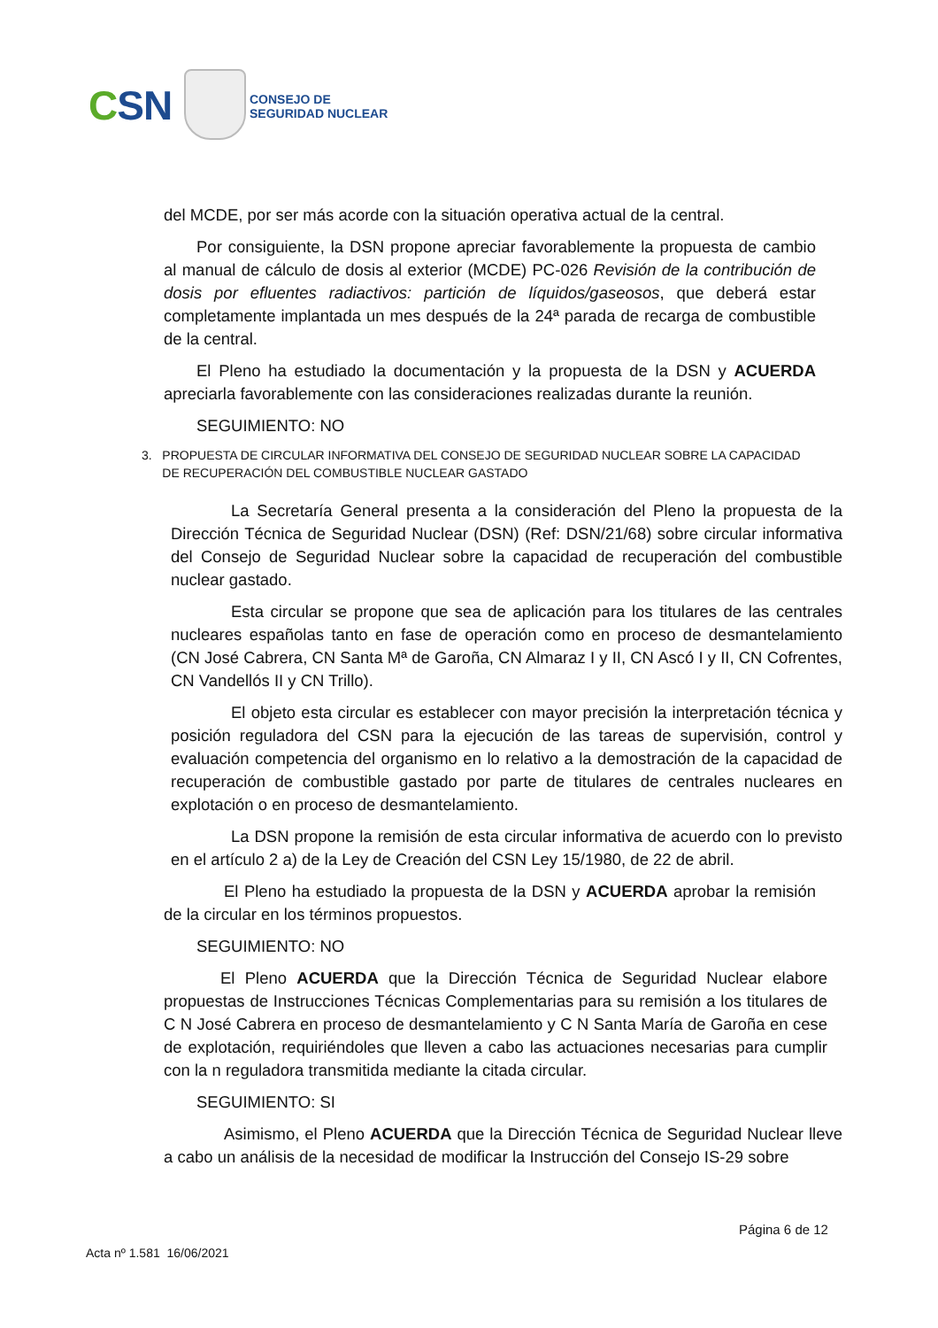CSN
CONSEJO DE
SEGURIDAD NUCLEAR
del MCDE, por ser más acorde con la situación operativa actual de la central.
Por consiguiente, la DSN propone apreciar favorablemente la propuesta de cambio al manual de cálculo de dosis al exterior (MCDE) PC-026 Revisión de la contribución de dosis por efluentes radiactivos: partición de líquidos/gaseosos, que deberá estar completamente implantada un mes después de la 24ª parada de recarga de combustible de la central.
El Pleno ha estudiado la documentación y la propuesta de la DSN y ACUERDA apreciarla favorablemente con las consideraciones realizadas durante la reunión.
SEGUIMIENTO: NO
3. PROPUESTA DE CIRCULAR INFORMATIVA DEL CONSEJO DE SEGURIDAD NUCLEAR SOBRE LA CAPACIDAD
DE RECUPERACIÓN DEL COMBUSTIBLE NUCLEAR GASTADO
La Secretaría General presenta a la consideración del Pleno la propuesta de la Dirección Técnica de Seguridad Nuclear (DSN) (Ref: DSN/21/68) sobre circular informativa del Consejo de Seguridad Nuclear sobre la capacidad de recuperación del combustible nuclear gastado.
Esta circular se propone que sea de aplicación para los titulares de las centrales nucleares españolas tanto en fase de operación como en proceso de desmantelamiento (CN José Cabrera, CN Santa Mª de Garoña, CN Almaraz I y II, CN Ascó I y II, CN Cofrentes, CN Vandellós II y CN Trillo).
El objeto esta circular es establecer con mayor precisión la interpretación técnica y posición reguladora del CSN para la ejecución de las tareas de supervisión, control y evaluación competencia del organismo en lo relativo a la demostración de la capacidad de recuperación de combustible gastado por parte de titulares de centrales nucleares en explotación o en proceso de desmantelamiento.
La DSN propone la remisión de esta circular informativa de acuerdo con lo previsto en el artículo 2 a) de la Ley de Creación del CSN Ley 15/1980, de 22 de abril.
El Pleno ha estudiado la propuesta de la DSN y ACUERDA aprobar la remisión de la circular en los términos propuestos.
SEGUIMIENTO: NO
El Pleno ACUERDA que la Dirección Técnica de Seguridad Nuclear elabore propuestas de Instrucciones Técnicas Complementarias para su remisión a los titulares de C N José Cabrera en proceso de desmantelamiento y C N Santa María de Garoña en cese de explotación, requiriéndoles que lleven a cabo las actuaciones necesarias para cumplir con la n reguladora transmitida mediante la citada circular.
SEGUIMIENTO: SI
Asimismo, el Pleno ACUERDA que la Dirección Técnica de Seguridad Nuclear lleve a cabo un análisis de la necesidad de modificar la Instrucción del Consejo IS-29 sobre
Página 6 de 12
Acta nº 1.581 16/06/2021